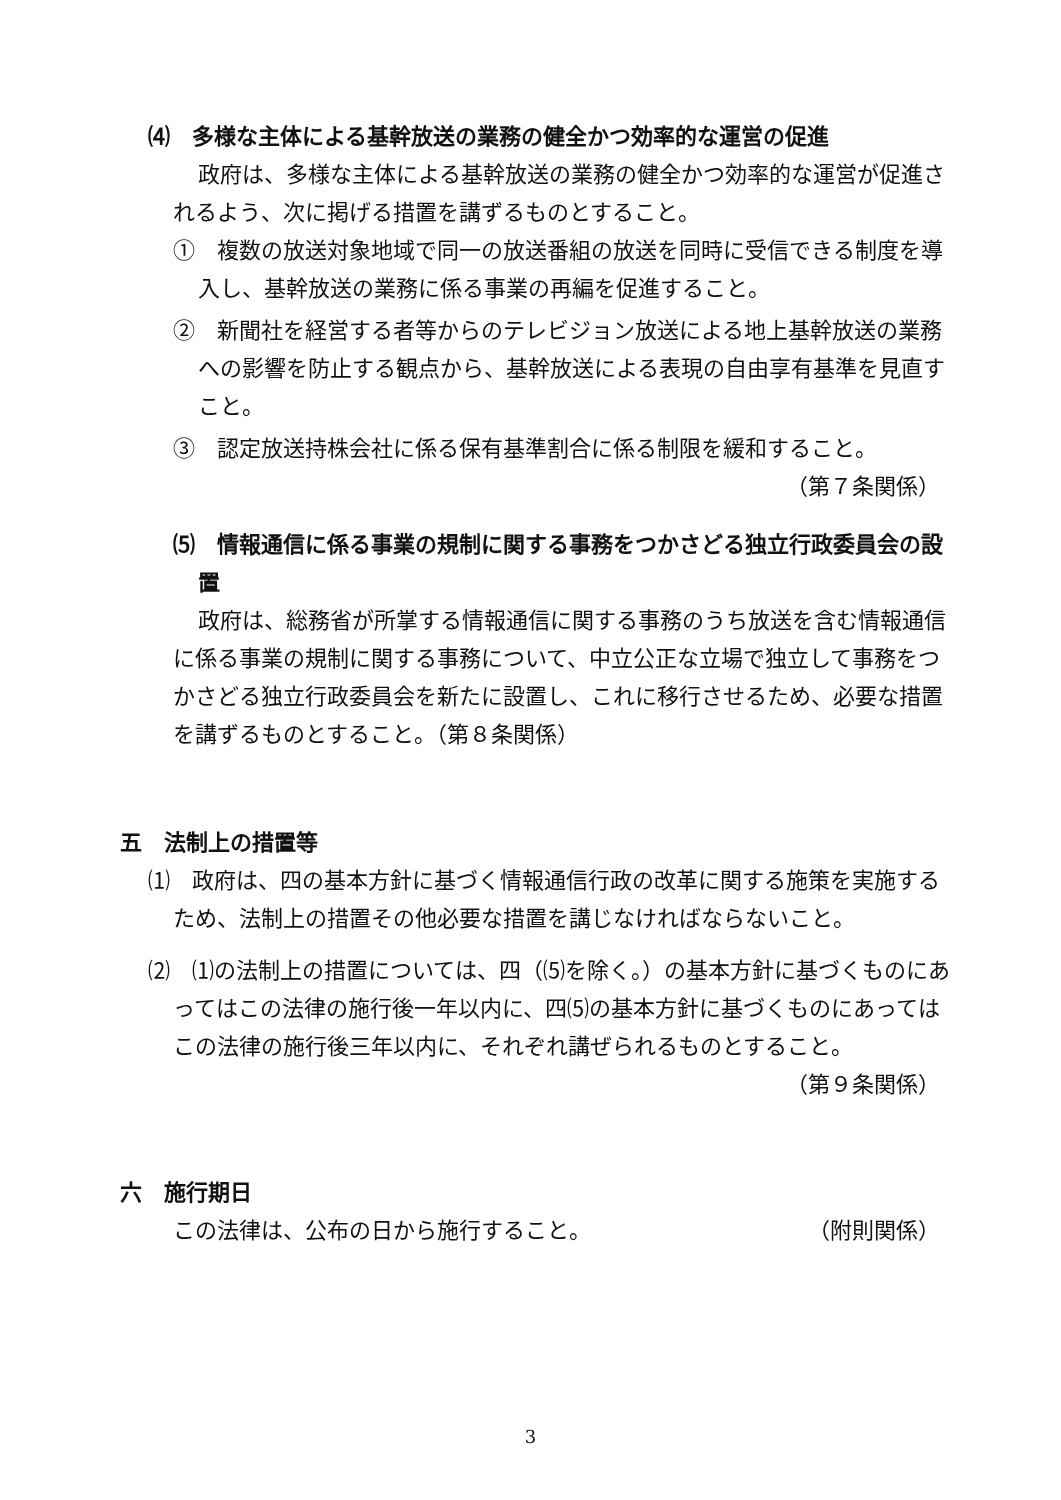⑷　多様な主体による基幹放送の業務の健全かつ効率的な運営の促進
政府は、多様な主体による基幹放送の業務の健全かつ効率的な運営が促進されるよう、次に掲げる措置を講ずるものとすること。
①　複数の放送対象地域で同一の放送番組の放送を同時に受信できる制度を導入し、基幹放送の業務に係る事業の再編を促進すること。
②　新聞社を経営する者等からのテレビジョン放送による地上基幹放送の業務への影響を防止する観点から、基幹放送による表現の自由享有基準を見直すこと。
③　認定放送持株会社に係る保有基準割合に係る制限を緩和すること。
（第７条関係）
⑸　情報通信に係る事業の規制に関する事務をつかさどる独立行政委員会の設置
政府は、総務省が所掌する情報通信に関する事務のうち放送を含む情報通信に係る事業の規制に関する事務について、中立公正な立場で独立して事務をつかさどる独立行政委員会を新たに設置し、これに移行させるため、必要な措置を講ずるものとすること。（第８条関係）
五　法制上の措置等
⑴　政府は、四の基本方針に基づく情報通信行政の改革に関する施策を実施するため、法制上の措置その他必要な措置を講じなければならないこと。
⑵　⑴の法制上の措置については、四（⑸を除く。）の基本方針に基づくものにあってはこの法律の施行後一年以内に、四⑸の基本方針に基づくものにあってはこの法律の施行後三年以内に、それぞれ講ぜられるものとすること。
（第９条関係）
六　施行期日
この法律は、公布の日から施行すること。 （附則関係）
3